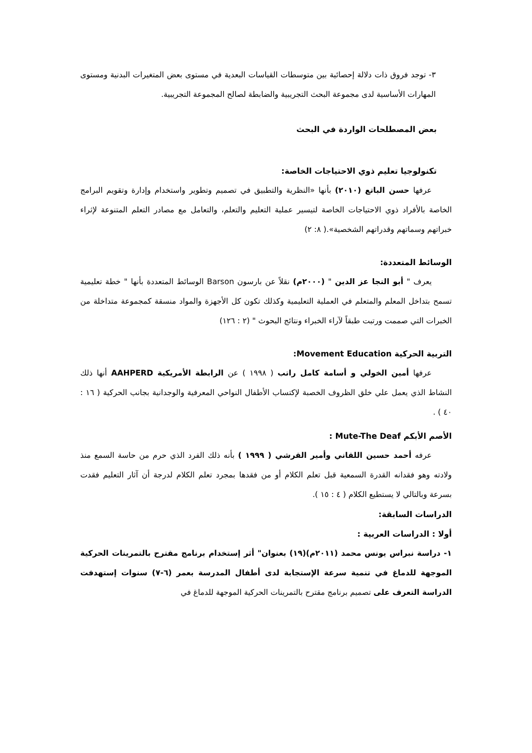٣- توجد فروق ذات دلالة إحصائية بين متوسطات القياسات البعدية في مستوى بعض المتغيرات البدنية ومستوى المهارات الأساسية لدى مجموعة البحث التجريبية والضابطة لصالح المجموعة التجريبية.
بعض المصطلحات الواردة في البحث
تكنولوجيا تعليم ذوي الاحتياجات الخاصة:
عرفها حسن الباتع (٢٠١٠) بأنها «النظرية والتطبيق في تصميم وتطوير واستخدام وإدارة وتقويم البرامج الخاصة بالأفراد ذوي الاحتياجات الخاصة لتيسير عملية التعليم والتعلم، والتعامل مع مصادر التعلم المتنوعة لإثراء خبراتهم وسماتهم وقدراتهم الشخصية».( ٨: ٢)
الوسائط المتعددة:
يعرف " أبو النجا عز الدين " (٢٠٠٠م) نقلاً عن بارسون Barson الوسائط المتعددة بأنها " خطة تعليمية تسمح بتداخل المعلم والمتعلم في العملية التعليمية وكذلك تكون كل الأجهزة والمواد منسقة كمجموعة متداخلة من الخبرات التي صممت ورتبت طبقاً لآراء الخبراء ونتائج البحوث " (٢ : ١٢٦)
التربية الحركية Movement Education:
عرفها أمين الخولي و أسامة كامل راتب ( ١٩٩٨ ) عن الرابطة الأمريكية AAHPERD أنها ذلك النشاط الذي يعمل علي خلق الظروف الخصبة لإكتساب الأطفال النواحي المعرفية والوجدانية بجانب الحركية ( ١٦ : ٤٠ ) .
الأصم الأبكم Mute-The Deaf :
عرفه أحمد حسين اللقاني وأمير القرشي ( ١٩٩٩ ) بأنه ذلك الفرد الذي حرم من حاسة السمع منذ ولادته وهو فقدانه القدرة السمعية قبل تعلم الكلام أو من فقدها بمجرد تعلم الكلام لدرجة أن آثار التعليم فقدت بسرعة وبالتالي لا يستطيع الكلام ( ٤ : ١٥ ).
الدراسات السابقة:
أولا : الدراسات العربية :
١- دراسة نبراس يونس محمد (٢٠١١م)(١٩) بعنوان" أثر إستخدام برنامج مقترح بالتمرينات الحركية الموجهة للدماغ في تنمية سرعة الإستجابة لدى أطفال المدرسة بعمر (٦-٧) سنوات إستهدفت الدراسة التعرف على تصميم برنامج مقترح بالتمرينات الحركية الموجهة للدماغ في